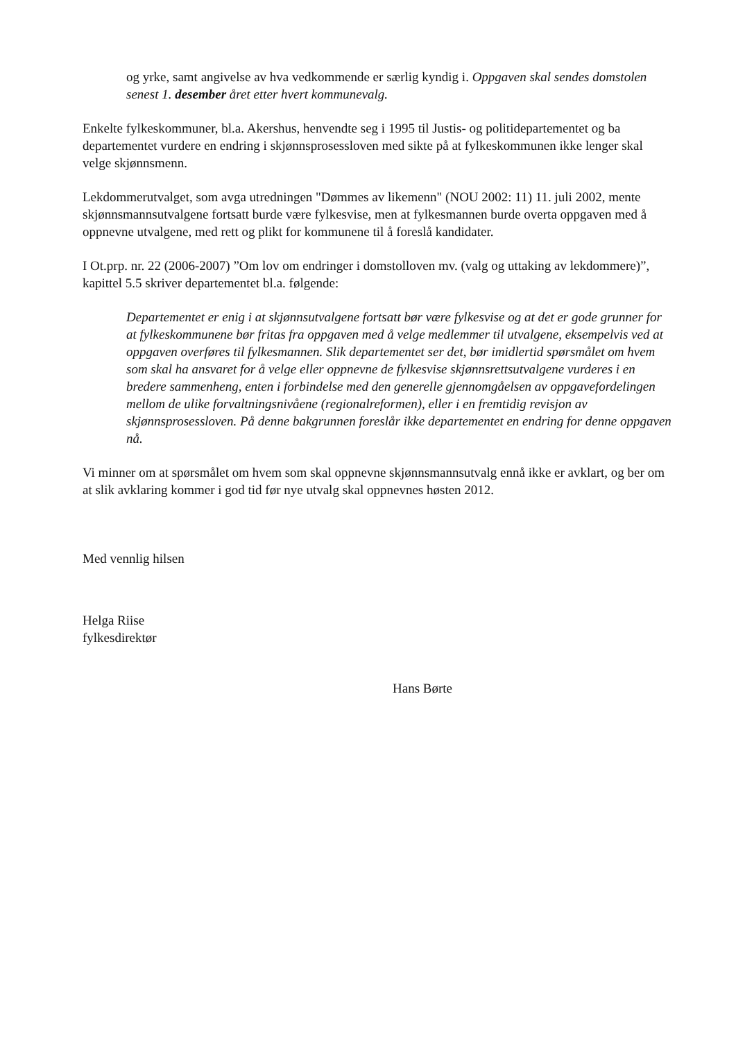og yrke, samt angivelse av hva vedkommende er særlig kyndig i. Oppgaven skal sendes domstolen senest 1. desember året etter hvert kommunevalg.
Enkelte fylkeskommuner, bl.a. Akershus, henvendte seg i 1995 til Justis- og politidepartementet og ba departementet vurdere en endring i skjønnsprosessloven med sikte på at fylkeskommunen ikke lenger skal velge skjønnsmenn.
Lekdommerutvalget, som avga utredningen "Dømmes av likemenn" (NOU 2002: 11) 11. juli 2002, mente skjønnsmannsutvalgene fortsatt burde være fylkesvise, men at fylkesmannen burde overta oppgaven med å oppnevne utvalgene, med rett og plikt for kommunene til å foreslå kandidater.
I Ot.prp. nr. 22 (2006-2007) ”Om lov om endringer i domstolloven mv. (valg og uttaking av lekdommere)”, kapittel 5.5 skriver departementet bl.a. følgende:
Departementet er enig i at skjønnsutvalgene fortsatt bør være fylkesvise og at det er gode grunner for at fylkeskommunene bør fritas fra oppgaven med å velge medlemmer til utvalgene, eksempelvis ved at oppgaven overføres til fylkesmannen. Slik departementet ser det, bør imidlertid spørsmålet om hvem som skal ha ansvaret for å velge eller oppnevne de fylkesvise skjønnsrettsutvalgene vurderes i en bredere sammenheng, enten i forbindelse med den generelle gjennomgåelsen av oppgavefordelingen mellom de ulike forvaltningsnivåene (regionalreformen), eller i en fremtidig revisjon av skjønnsprosessloven. På denne bakgrunnen foreslår ikke departementet en endring for denne oppgaven nå.
Vi minner om at spørsmålet om hvem som skal oppnevne skjønnsmannsutvalg ennå ikke er avklart, og ber om at slik avklaring kommer i god tid før nye utvalg skal oppnevnes høsten 2012.
Med vennlig hilsen
Helga Riise
fylkesdirektør
Hans Børte